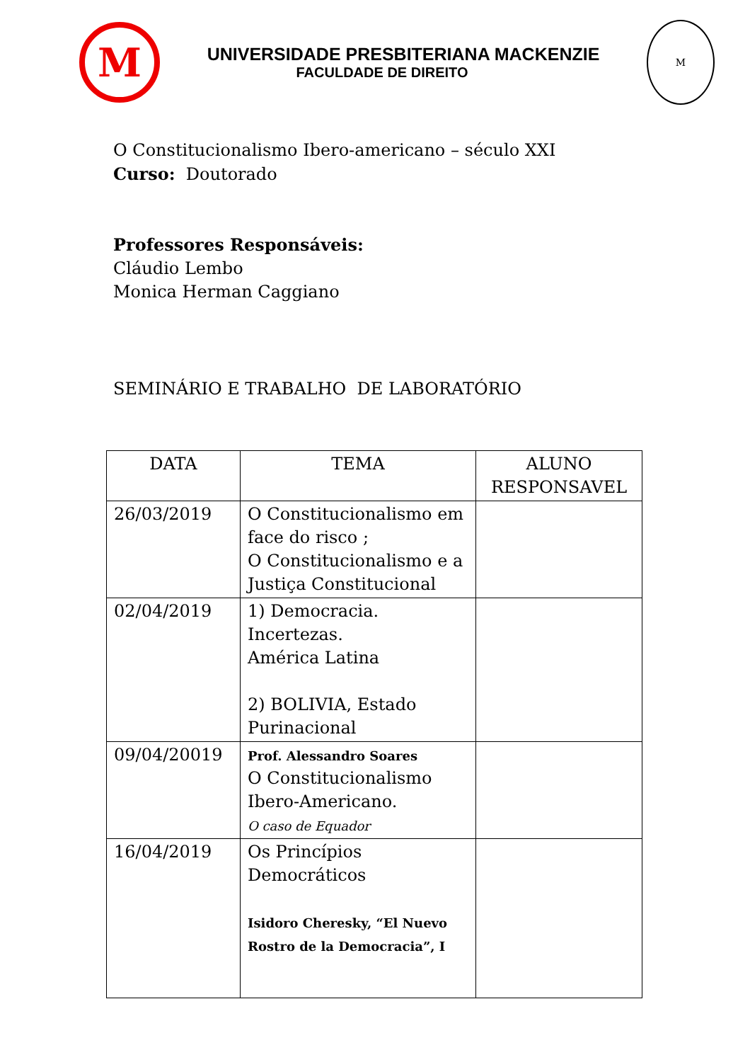M
UNIVERSIDADE PRESBITERIANA MACKENZIE
FACULDADE DE DIREITO
M
O Constitucionalismo Ibero-americano – século XXI
Curso: Doutorado
Professores Responsáveis:
Cláudio Lembo
Monica Herman Caggiano
SEMINÁRIO E TRABALHO DE LABORATÓRIO
| DATA | TEMA | ALUNO RESPONSAVEL |
| --- | --- | --- |
| 26/03/2019 | O Constitucionalismo em face do risco ; O Constitucionalismo e a Justiça Constitucional | |
| 02/04/2019 | 1) Democracia. Incertezas. América Latina 2) BOLIVIA, Estado Purinacional | |
| 09/04/20019 | Prof. Alessandro Soares O Constitucionalismo Ibero-Americano. O caso de Equador | |
| 16/04/2019 | Os Princípios Democráticos Isidoro Cheresky, “El Nuevo Rostro de la Democracia”, I | |